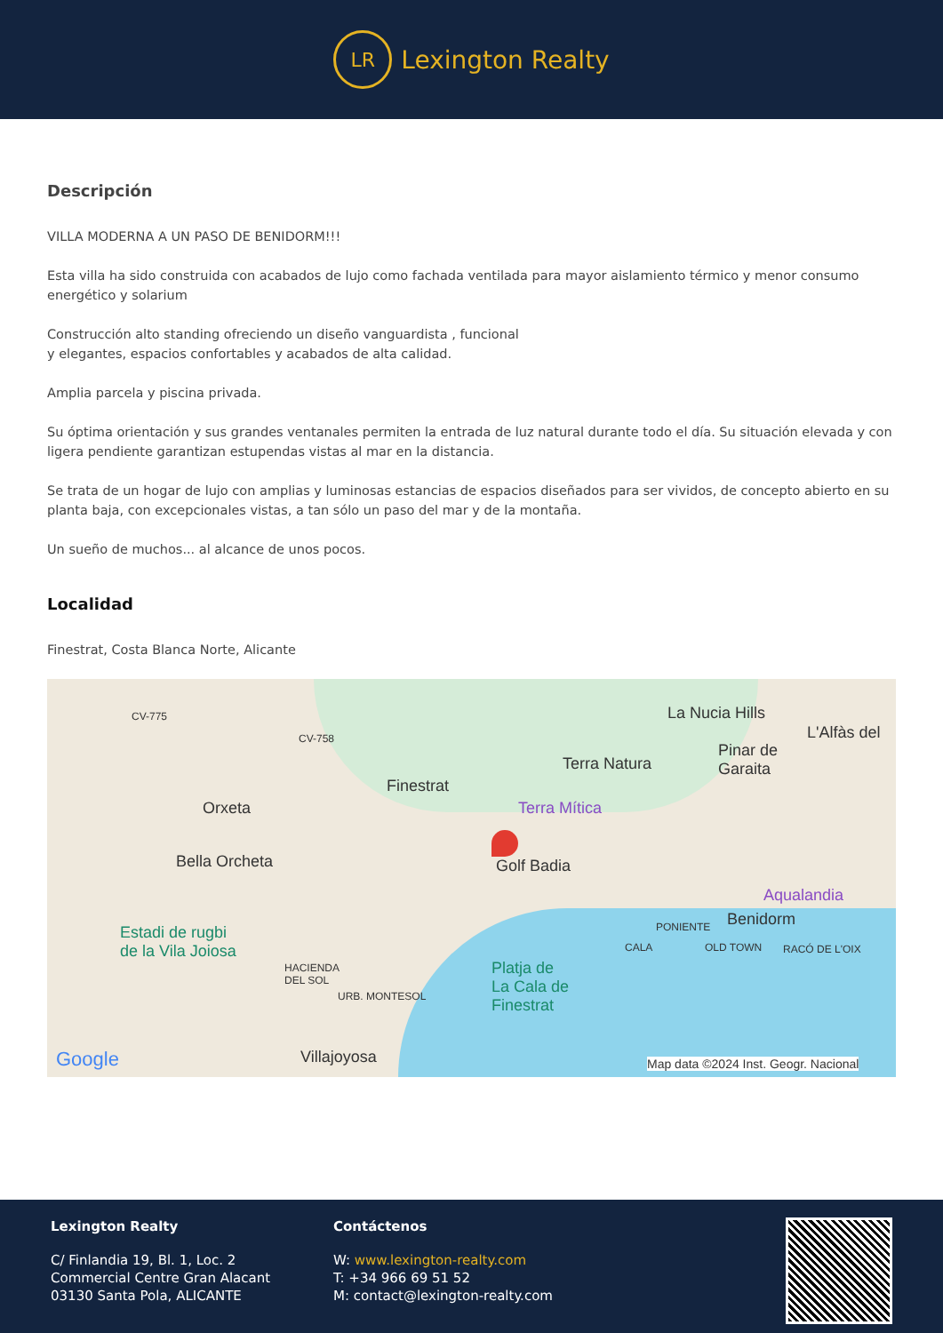LR
Lexington Realty
Descripción
VILLA MODERNA A UN PASO DE BENIDORM!!!
Esta villa ha sido construida con acabados de lujo como fachada ventilada para mayor aislamiento térmico y menor consumo energético y solarium
Construcción alto standing ofreciendo un diseño vanguardista , funcional
y elegantes, espacios confortables y acabados de alta calidad.
Amplia parcela y piscina privada.
Su óptima orientación y sus grandes ventanales permiten la entrada de luz natural durante todo el día. Su situación elevada y con ligera pendiente garantizan estupendas vistas al mar en la distancia.
Se trata de un hogar de lujo con amplias y luminosas estancias de espacios diseñados para ser vividos, de concepto abierto en su planta baja, con excepcionales vistas, a tan sólo un paso del mar y de la montaña.
Un sueño de muchos... al alcance de unos pocos.
Localidad
Finestrat, Costa Blanca Norte, Alicante
CV-775
CV-758
La Nucia Hills
L'Alfàs del
Terra Natura
Pinar de
Garaita
Finestrat
Orxeta Terra Mítica
Golf Badia Bella Orcheta
Aqualandia
Benidorm PONIENTE Estadi de rugbi
de la Vila Joiosa CALA OLD TOWN RACÓ DE L'OIX
HACIENDA
DEL SOL
Platja de
La Cala de
Finestrat
URB. MONTESOL
Google Villajoyosa Map data ©2024 Inst. Geogr. Nacional
Lexington Realty
C/ Finlandia 19, Bl. 1, Loc. 2
Commercial Centre Gran Alacant
03130 Santa Pola, ALICANTE
Contáctenos
W: www.lexington-realty.com
T: +34 966 69 51 52
M: contact@lexington-realty.com